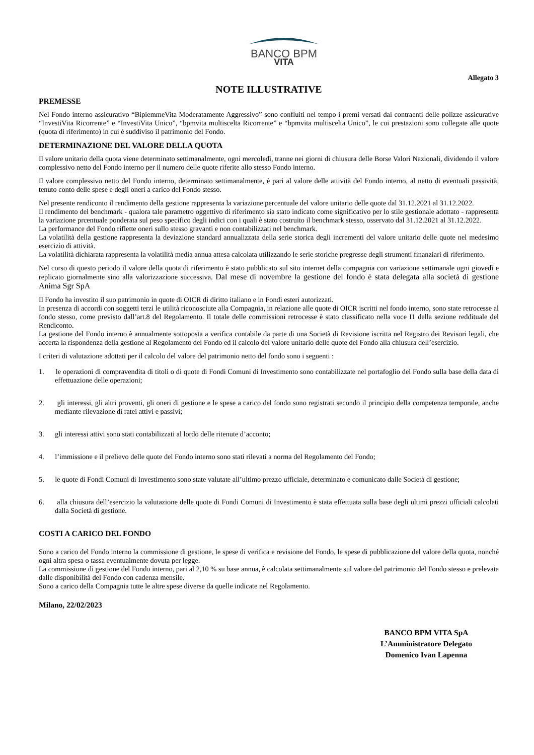BANCO BPM
VITA
Allegato 3
NOTE ILLUSTRATIVE
PREMESSE
Nel Fondo interno assicurativo “BipiemmeVita Moderatamente Aggressivo” sono confluiti nel tempo i premi versati dai contraenti delle polizze assicurative “InvestiVita Ricorrente” e “InvestiVita Unico”, “bpmvita multiscelta Ricorrente” e “bpmvita multiscelta Unico”, le cui prestazioni sono collegate alle quote (quota di riferimento) in cui è suddiviso il patrimonio del Fondo.
DETERMINAZIONE DEL VALORE DELLA QUOTA
Il valore unitario della quota viene determinato settimanalmente, ogni mercoledì, tranne nei giorni di chiusura delle Borse Valori Nazionali, dividendo il valore complessivo netto del Fondo interno per il numero delle quote riferite allo stesso Fondo interno.
Il valore complessivo netto del Fondo interno, determinato settimanalmente, è pari al valore delle attività del Fondo interno, al netto di eventuali passività, tenuto conto delle spese e degli oneri a carico del Fondo stesso.
Nel presente rendiconto il rendimento della gestione rappresenta la variazione percentuale del valore unitario delle quote dal 31.12.2021 al 31.12.2022.
Il rendimento del benchmark - qualora tale parametro oggettivo di riferimento sia stato indicato come significativo per lo stile gestionale adottato - rappresenta la variazione prcentuale ponderata sul peso specifico degli indici con i quali è stato costruito il benchmark stesso, osservato dal 31.12.2021 al 31.12.2022.
La performance del Fondo riflette oneri sullo stesso gravanti e non contabilizzati nel benchmark.
La volatilità della gestione rappresenta la deviazione standard annualizzata della serie storica degli incrementi del valore unitario delle quote nel medesimo esercizio di attività.
La volatilità dichiarata rappresenta la volatilità media annua attesa calcolata utilizzando le serie storiche pregresse degli strumenti finanziari di riferimento.
Nel corso di questo periodo il valore della quota di riferimento è stato pubblicato sul sito internet della compagnia con variazione settimanale ogni giovedì e replicato giornalmente sino alla valorizzazione successiva. Dal mese di novembre la gestione del fondo è stata delegata alla società di gestione Anima Sgr SpA
Il Fondo ha investito il suo patrimonio in quote di OICR di diritto italiano e in Fondi esteri autorizzati.
In presenza di accordi con soggetti terzi le utilità riconosciute alla Compagnia, in relazione alle quote di OICR iscritti nel fondo interno, sono state retrocesse al fondo stesso, come previsto dall’art.8 del Regolamento. Il totale delle commissioni retrocesse è stato classificato nella voce I1 della sezione reddituale del Rendiconto.
La gestione del Fondo interno è annualmente sottoposta a verifica contabile da parte di una Società di Revisione iscritta nel Registro dei Revisori legali, che accerta la rispondenza della gestione al Regolamento del Fondo ed il calcolo del valore unitario delle quote del Fondo alla chiusura dell’esercizio.
I criteri di valutazione adottati per il calcolo del valore del patrimonio netto del fondo sono i seguenti :
1. le operazioni di compravendita di titoli o di quote di Fondi Comuni di Investimento sono contabilizzate nel portafoglio del Fondo sulla base della data di effettuazione delle operazioni;
2. gli interessi, gli altri proventi, gli oneri di gestione e le spese a carico del fondo sono registrati secondo il principio della competenza temporale, anche mediante rilevazione di ratei attivi e passivi;
3. gli interessi attivi sono stati contabilizzati al lordo delle ritenute d’acconto;
4. l’immissione e il prelievo delle quote del Fondo interno sono stati rilevati a norma del Regolamento del Fondo;
5. le quote di Fondi Comuni di Investimento sono state valutate all’ultimo prezzo ufficiale, determinato e comunicato dalle Società di gestione;
6. alla chiusura dell’esercizio la valutazione delle quote di Fondi Comuni di Investimento è stata effettuata sulla base degli ultimi prezzi ufficiali calcolati dalla Società di gestione.
COSTI A CARICO DEL FONDO
Sono a carico del Fondo interno la commissione di gestione, le spese di verifica e revisione del Fondo, le spese di pubblicazione del valore della quota, nonché ogni altra spesa o tassa eventualmente dovuta per legge.
La commissione di gestione del Fondo interno, pari al 2,10 % su base annua, è calcolata settimanalmente sul valore del patrimonio del Fondo stesso e prelevata dalle disponibilità del Fondo con cadenza mensile.
Sono a carico della Compagnia tutte le altre spese diverse da quelle indicate nel Regolamento.
Milano, 22/02/2023
BANCO BPM VITA SpA
L’Amministratore Delegato
Domenico Ivan Lapenna